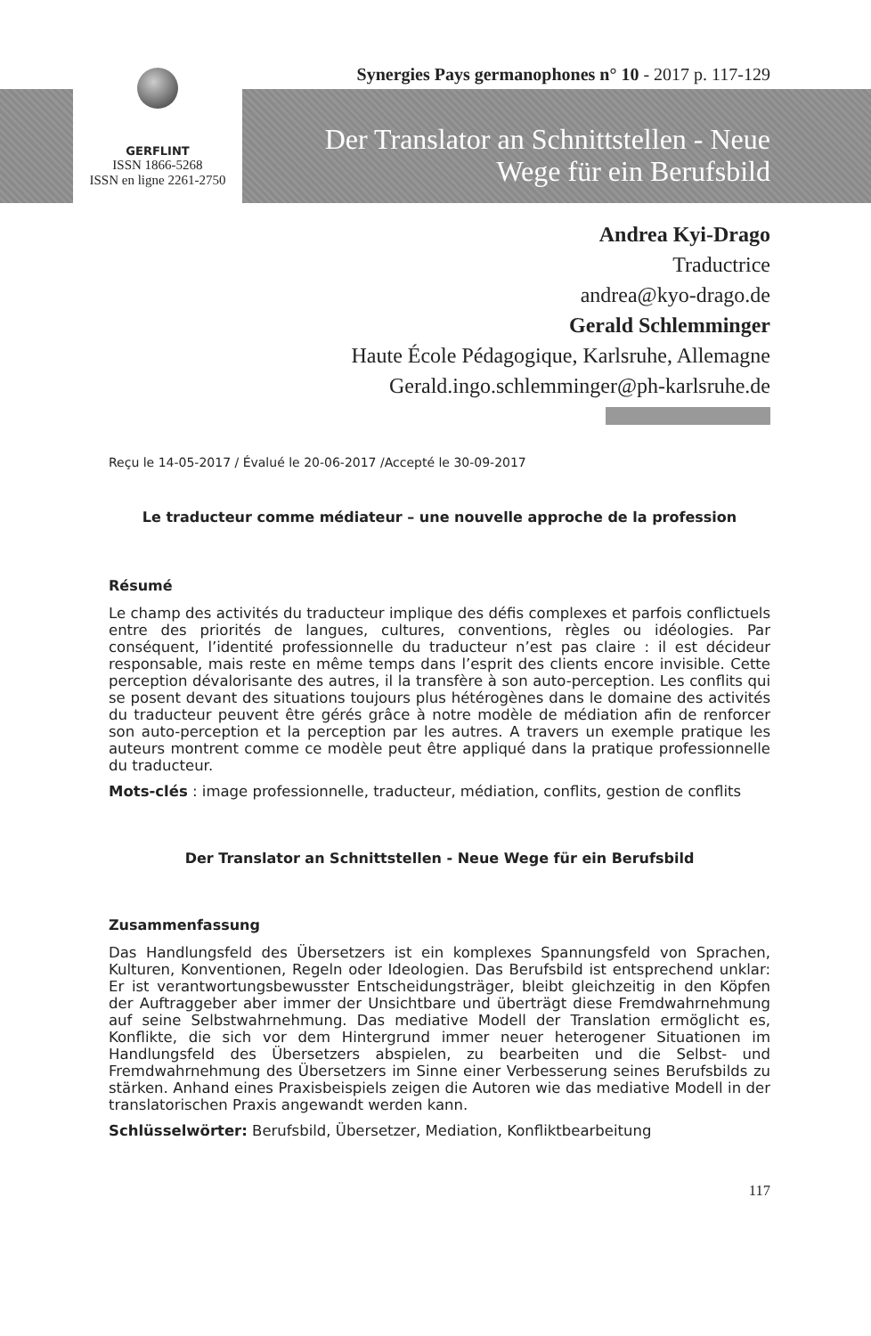Synergies Pays germanophones n° 10 - 2017 p. 117-129
GERFLINT
ISSN 1866-5268
ISSN en ligne 2261-2750
Der Translator an Schnittstellen - Neue Wege für ein Berufsbild
Andrea Kyi-Drago
Traductrice
andrea@kyo-drago.de
Gerald Schlemminger
Haute École Pédagogique, Karlsruhe, Allemagne
Gerald.ingo.schlemminger@ph-karlsruhe.de
Reçu le 14-05-2017 / Évalué le 20-06-2017 /Accepté le 30-09-2017
Le traducteur comme médiateur – une nouvelle approche de la profession
Résumé
Le champ des activités du traducteur implique des défis complexes et parfois conflictuels entre des priorités de langues, cultures, conventions, règles ou idéologies. Par conséquent, l’identité professionnelle du traducteur n’est pas claire : il est décideur responsable, mais reste en même temps dans l’esprit des clients encore invisible. Cette perception dévalorisante des autres, il la transfère à son auto-perception. Les conflits qui se posent devant des situations toujours plus hétérogènes dans le domaine des activités du traducteur peuvent être gérés grâce à notre modèle de médiation afin de renforcer son auto-perception et la perception par les autres. A travers un exemple pratique les auteurs montrent comme ce modèle peut être appliqué dans la pratique professionnelle du traducteur.
Mots-clés : image professionnelle, traducteur, médiation, conflits, gestion de conflits
Der Translator an Schnittstellen - Neue Wege für ein Berufsbild
Zusammenfassung
Das Handlungsfeld des Übersetzers ist ein komplexes Spannungsfeld von Sprachen, Kulturen, Konventionen, Regeln oder Ideologien. Das Berufsbild ist entsprechend unklar: Er ist verantwortungsbewusster Entscheidungsträger, bleibt gleichzeitig in den Köpfen der Auftraggeber aber immer der Unsichtbare und überträgt diese Fremdwahrnehmung auf seine Selbstwahrnehmung. Das mediative Modell der Translation ermöglicht es, Konflikte, die sich vor dem Hintergrund immer neuer heterogener Situationen im Handlungsfeld des Übersetzers abspielen, zu bearbeiten und die Selbst- und Fremdwahrnehmung des Übersetzers im Sinne einer Verbesserung seines Berufsbilds zu stärken. Anhand eines Praxisbeispiels zeigen die Autoren wie das mediative Modell in der translatorischen Praxis angewandt werden kann.
Schlüsselwörter: Berufsbild, Übersetzer, Mediation, Konfliktbearbeitung
117